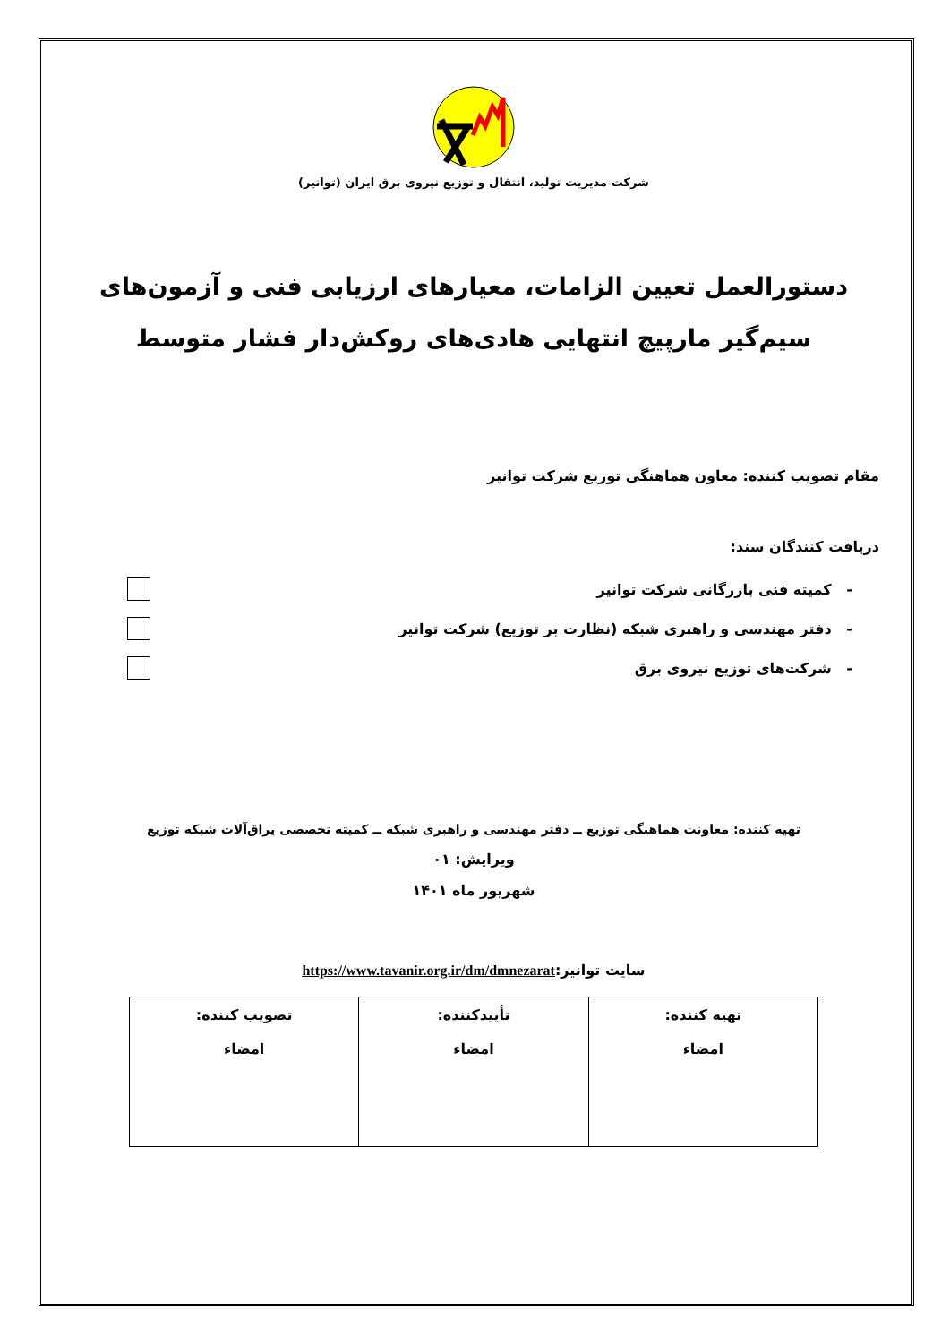شرکت مدیریت تولید، انتقال و توزیع نیروی برق ایران (توانیر)
دستورالعمل تعیین الزامات، معیارهای ارزیابی فنی و آزمون‌های سیم‌گیر مارپیچ انتهایی هادی‌های روکش‌دار فشار متوسط
مقام تصویب کننده: معاون هماهنگی توزیع شرکت توانیر
دریافت کنندگان سند:
- کمیته فنی بازرگانی شرکت توانیر
- دفتر مهندسی و راهبری شبکه (نظارت بر توزیع) شرکت توانیر
- شرکت‌های توزیع نیروی برق
تهیه کننده: معاونت هماهنگی توزیع ــ دفتر مهندسی و راهبری شبکه ــ کمیته تخصصی یراق‌آلات شبکه توزیع
ویرایش: ۰۱
شهریور ماه ۱۴۰۱
سایت توانیر:https://www.tavanir.org.ir/dm/dmnezarat
| تهیه کننده: امضاء | تأییدکننده: امضاء | تصویب کننده: امضاء |